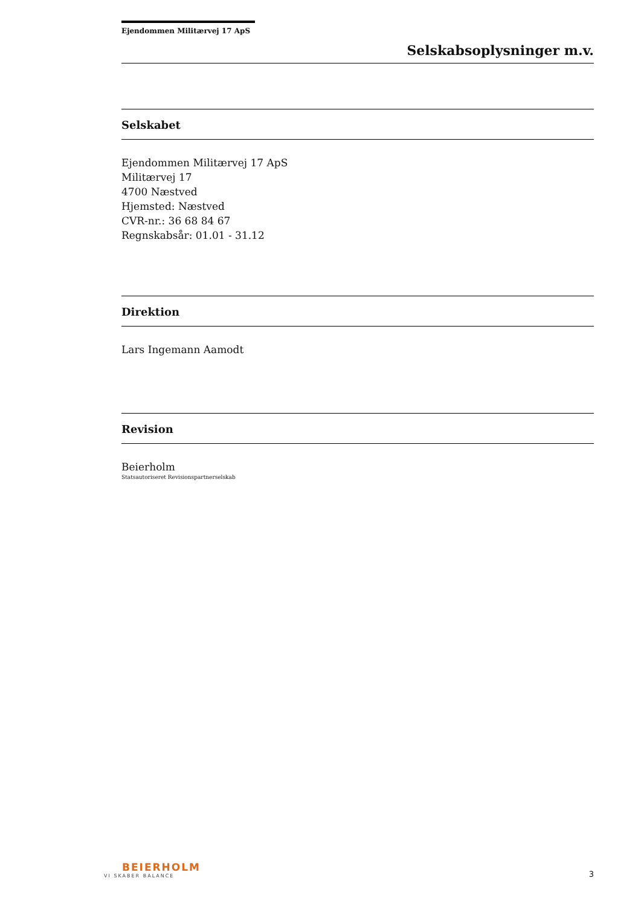Ejendommen Militærvej 17 ApS
Selskabsoplysninger m.v.
Selskabet
Ejendommen Militærvej 17 ApS
Militærvej 17
4700 Næstved
Hjemsted: Næstved
CVR-nr.: 36 68 84 67
Regnskabsår: 01.01 - 31.12
Direktion
Lars Ingemann Aamodt
Revision
Beierholm
Statsautoriseret Revisionspartnerselskab
BEIERHOLM
VI SKABER BALANCE
3